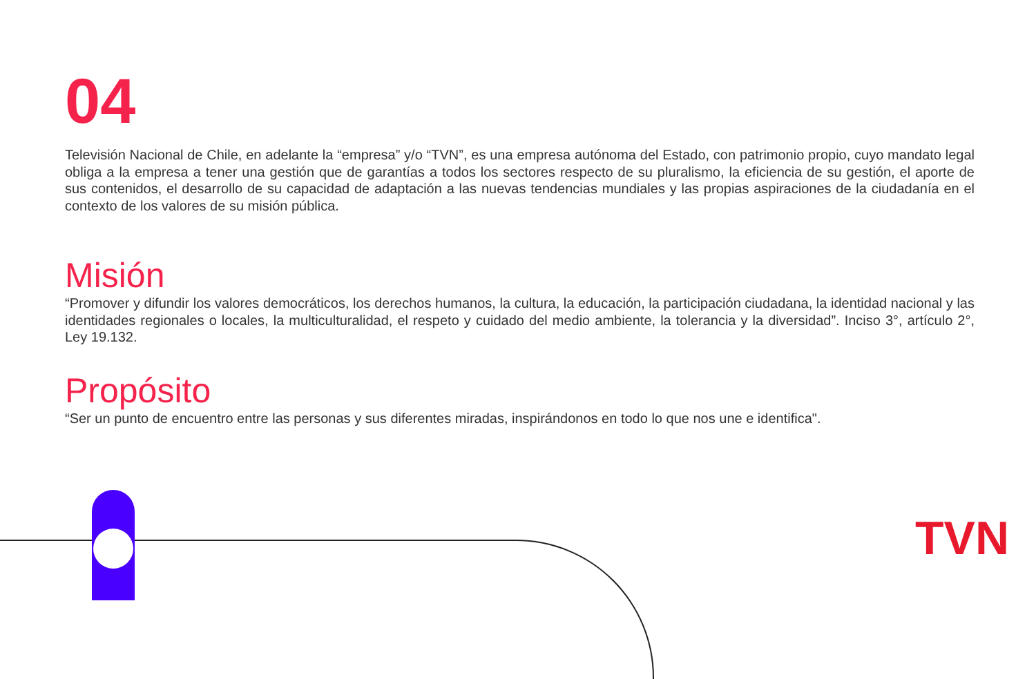04
Televisión Nacional de Chile, en adelante la “empresa” y/o “TVN”, es una empresa autónoma del Estado, con patrimonio propio, cuyo mandato legal obliga a la empresa a tener una gestión que de garantías a todos los sectores respecto de su pluralismo, la eficiencia de su gestión, el aporte de sus contenidos, el desarrollo de su capacidad de adaptación a las nuevas tendencias mundiales y las propias aspiraciones de la ciudadanía en el contexto de los valores de su misión pública.
Misión
“Promover y difundir los valores democráticos, los derechos humanos, la cultura, la educación, la participación ciudadana, la identidad nacional y las identidades regionales o locales, la multiculturalidad, el respeto y cuidado del medio ambiente, la tolerancia y la diversidad”. Inciso 3°, artículo 2°, Ley 19.132.
Propósito
“Ser un punto de encuentro entre las personas y sus diferentes miradas, inspirándonos en todo lo que nos une e identifica".
TVN